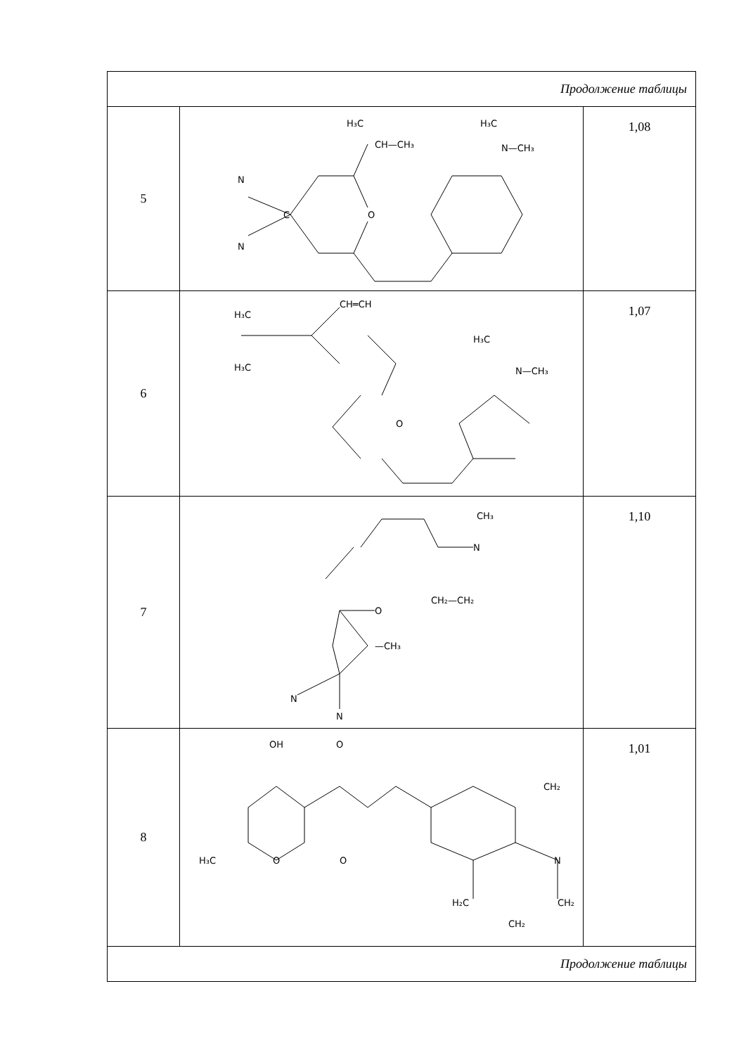| Продолжение таблицы | | |
| 5 | CH—CH₃ H₃C H₃C N—CH₃ N N O C | 1,08 |
| 6 | H₃C H₃C CH═CH H₃C N—CH₃ O | 1,07 |
| 7 | CH₃ N CH₂—CH₂ O —CH₃ N N | 1,10 |
| 8 | OH O O H₃C O N CH₂ H₂C CH₂ CH₂ | 1,01 |
| Продолжение таблицы | | |